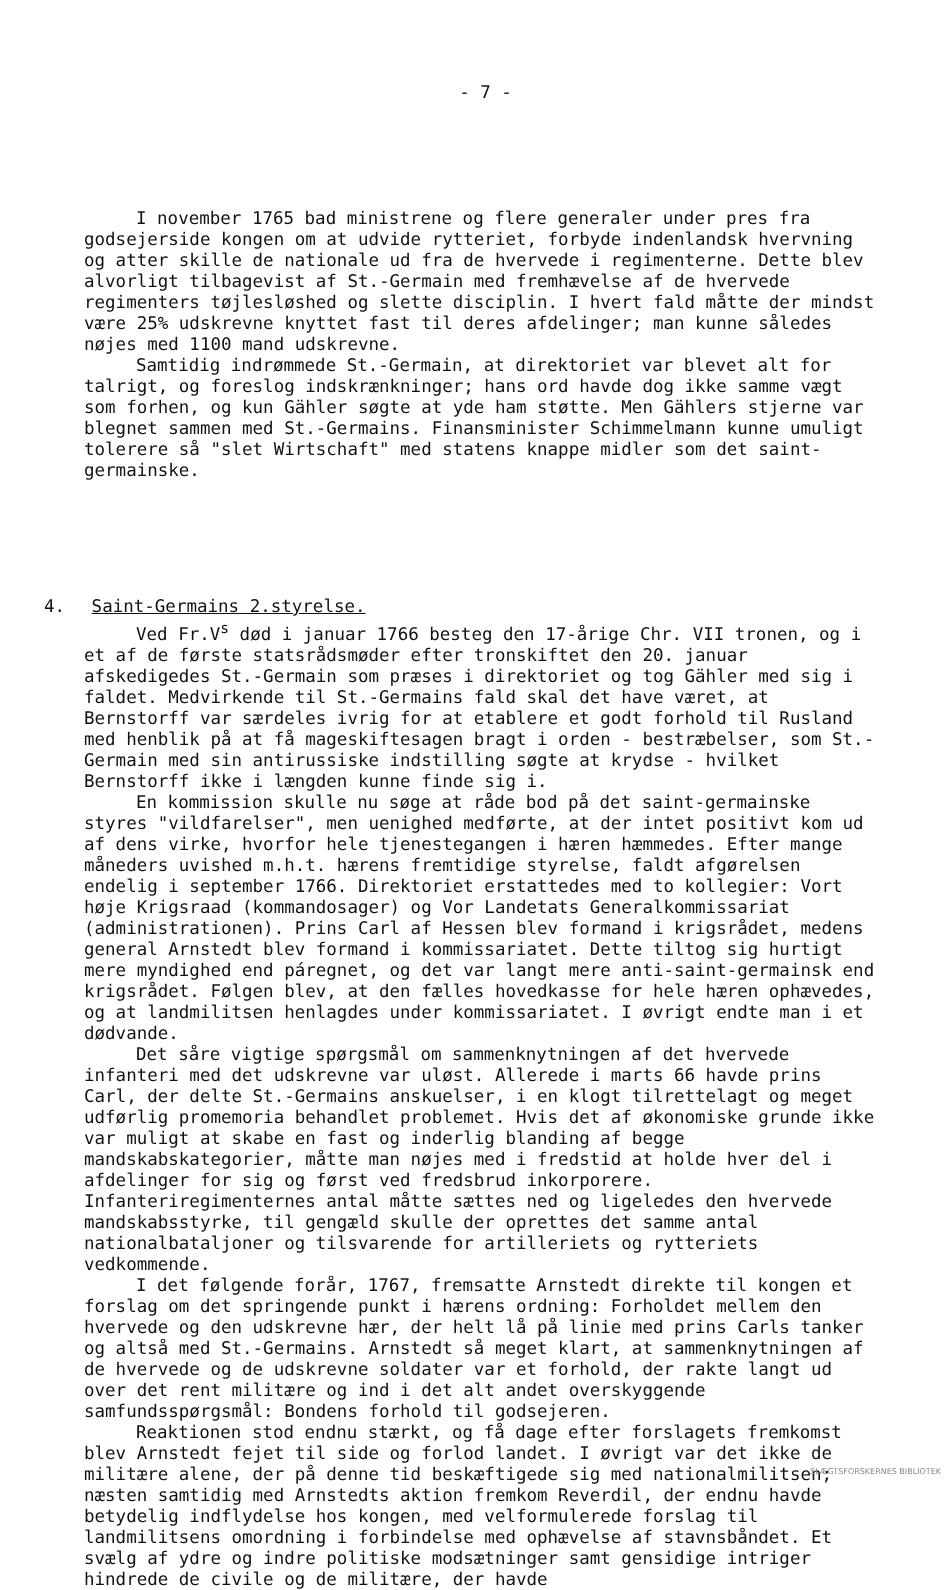- 7 -
I november 1765 bad ministrene og flere generaler under pres fra godsejerside kongen om at udvide rytteriet, forbyde indenlandsk hvervning og atter skille de nationale ud fra de hvervede i regimenterne. Dette blev alvorligt tilbagevist af St.-Germain med fremhævelse af de hvervede regimenters tøjlesløshed og slette disciplin. I hvert fald måtte der mindst være 25% udskrevne knyttet fast til deres afdelinger; man kunne således nøjes med 1100 mand udskrevne.
Samtidig indrømmede St.-Germain, at direktoriet var blevet alt for talrigt, og foreslog indskrænkninger; hans ord havde dog ikke samme vægt som forhen, og kun Gähler søgte at yde ham støtte. Men Gählers stjerne var blegnet sammen med St.-Germains. Finansminister Schimmelmann kunne umuligt tolerere så "slet Wirtschaft" med statens knappe midler som det saint-germainske.
4. Saint-Germains 2.styrelse.
Ved Fr.V<sup>s</sup> død i januar 1766 besteg den 17-årige Chr. VII tronen, og i et af de første statsrådsmøder efter tronskiftet den 20. januar afskedigedes St.-Germain som præses i direktoriet og tog Gähler med sig i faldet. Medvirkende til St.-Germains fald skal det have været, at Bernstorff var særdeles ivrig for at etablere et godt forhold til Rusland med henblik på at få mageskiftesagen bragt i orden - bestræbelser, som St.-Germain med sin antirussiske indstilling søgte at krydse - hvilket Bernstorff ikke i længden kunne finde sig i.
En kommission skulle nu søge at råde bod på det saint-germainske styres "vildfarelser", men uenighed medførte, at der intet positivt kom ud af dens virke, hvorfor hele tjenestegangen i hæren hæmmedes. Efter mange måneders uvished m.h.t. hærens fremtidige styrelse, faldt afgørelsen endelig i september 1766. Direktoriet erstattedes med to kollegier: Vort høje Krigsraad (kommandosager) og Vor Landetats Generalkommissariat (administrationen). Prins Carl af Hessen blev formand i krigsrådet, medens general Arnstedt blev formand i kommissariatet. Dette tiltog sig hurtigt mere myndighed end páregnet, og det var langt mere anti-saint-germainsk end krigsrådet. Følgen blev, at den fælles hovedkasse for hele hæren ophævedes, og at landmilitsen henlagdes under kommissariatet. I øvrigt endte man i et dødvande.
Det såre vigtige spørgsmål om sammenknytningen af det hvervede infanteri med det udskrevne var uløst. Allerede i marts 66 havde prins Carl, der delte St.-Germains anskuelser, i en klogt tilrettelagt og meget udførlig promemoria behandlet problemet. Hvis det af økonomiske grunde ikke var muligt at skabe en fast og inderlig blanding af begge mandskabskategorier, måtte man nøjes med i fredstid at holde hver del i afdelinger for sig og først ved fredsbrud inkorporere. Infanteriregimenternes antal måtte sættes ned og ligeledes den hvervede mandskabsstyrke, til gengæld skulle der oprettes det samme antal nationalbataljoner og tilsvarende for artilleriets og rytteriets vedkommende.
I det følgende forår, 1767, fremsatte Arnstedt direkte til kongen et forslag om det springende punkt i hærens ordning: Forholdet mellem den hvervede og den udskrevne hær, der helt lå på linie med prins Carls tanker og altså med St.-Germains. Arnstedt så meget klart, at sammenknytningen af de hvervede og de udskrevne soldater var et forhold, der rakte langt ud over det rent militære og ind i det alt andet overskyggende samfundsspørgsmål: Bondens forhold til godsejeren.
Reaktionen stod endnu stærkt, og få dage efter forslagets fremkomst blev Arnstedt fejet til side og forlod landet. I øvrigt var det ikke de militære alene, der på denne tid beskæftigede sig med nationalmilitsen; næsten samtidig med Arnstedts aktion fremkom Reverdil, der endnu havde betydelig indflydelse hos kongen, med velformulerede forslag til landmilitsens omordning i forbindelse med ophævelse af stavnsbåndet. Et svælg af ydre og indre politiske modsætninger samt gensidige intriger hindrede de civile og de militære, der havde
SLÆGTSFORSKERNES BIBLIOTEK